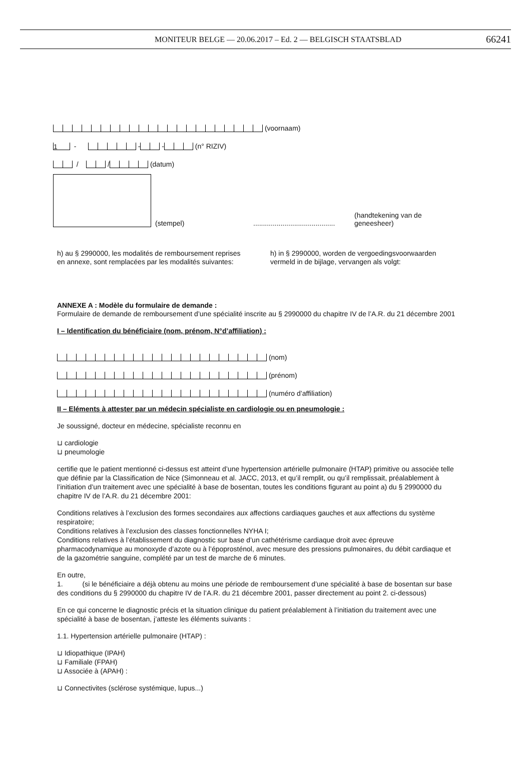MONITEUR BELGE — 20.06.2017 – Ed. 2 — BELGISCH STAATSBLAD
66241
(voornaam)
1 - - - (n° RIZIV)
/ / (datum)
(stempel)
..........................................
(handtekening van de geneesheer)
h) au § 2990000, les modalités de remboursement reprises en annexe, sont remplacées par les modalités suivantes:
h) in § 2990000, worden de vergoedingsvoorwaarden vermeld in de bijlage, vervangen als volgt:
ANNEXE A : Modèle du formulaire de demande :
Formulaire de demande de remboursement d’une spécialité inscrite au § 2990000 du chapitre IV de l’A.R. du 21 décembre 2001
I – Identification du bénéficiaire (nom, prénom, N°d’affiliation) :
(nom)
(prénom)
(numéro d’affiliation)
II – Eléments à attester par un médecin spécialiste en cardiologie ou en pneumologie :
Je soussigné, docteur en médecine, spécialiste reconnu en
⊔ cardiologie
⊔ pneumologie
certifie que le patient mentionné ci-dessus est atteint d’une hypertension artérielle pulmonaire (HTAP) primitive ou associée telle que définie par la Classification de Nice (Simonneau et al. JACC, 2013, et qu’il remplit, ou qu’il remplissait, préalablement à l’initiation d’un traitement avec une spécialité à base de bosentan, toutes les conditions figurant au point a) du § 2990000 du chapitre IV de l’A.R. du 21 décembre 2001:
Conditions relatives à l’exclusion des formes secondaires aux affections cardiaques gauches et aux affections du système respiratoire;
Conditions relatives à l’exclusion des classes fonctionnelles NYHA I;
Conditions relatives à l’établissement du diagnostic sur base d’un cathétérisme cardiaque droit avec épreuve pharmacodynamique au monoxyde d’azote ou à l’époprosténol, avec mesure des pressions pulmonaires, du débit cardiaque et de la gazométrie sanguine, complété par un test de marche de 6 minutes.
En outre,
1. (si le bénéficiaire a déjà obtenu au moins une période de remboursement d’une spécialité à base de bosentan sur base des conditions du § 2990000 du chapitre IV de l’A.R. du 21 décembre 2001, passer directement au point 2. ci-dessous)
En ce qui concerne le diagnostic précis et la situation clinique du patient préalablement à l’initiation du traitement avec une spécialité à base de bosentan, j’atteste les éléments suivants :
1.1. Hypertension artérielle pulmonaire (HTAP) :
⊔ Idiopathique (IPAH)
⊔ Familiale (FPAH)
⊔ Associée à (APAH) :
⊔ Connectivites (sclérose systémique, lupus...)